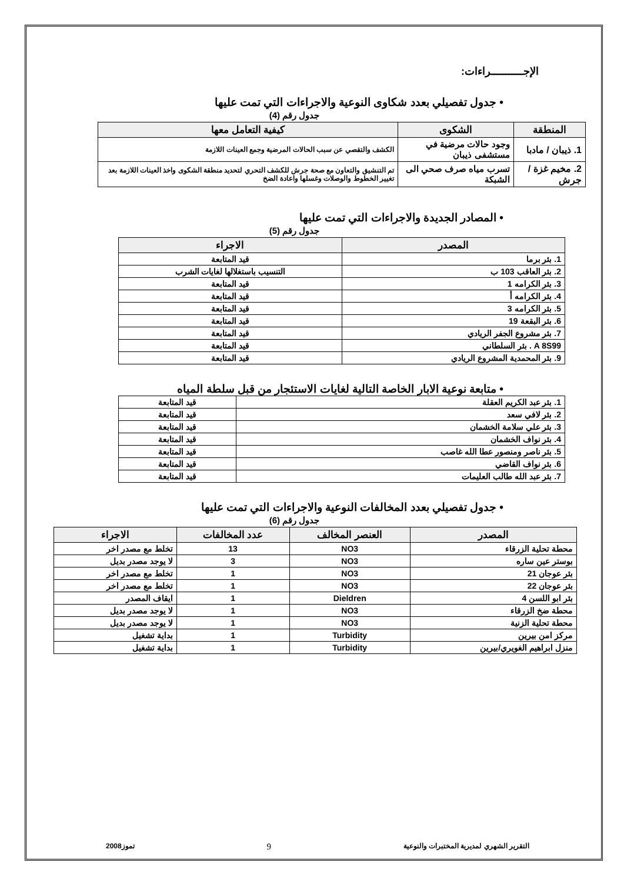الإجـــــــــــراءات:
• جدول تفصيلي بعدد شكاوى النوعية والاجراءات التي تمت عليها
جدول رقم (4)
| المنطقة | الشكوى | كيفية التعامل معها |
| --- | --- | --- |
| 1. ذيبان / مادبا | وجود حالات مرضية في مستشفى ذيبان | الكشف والتقصي عن سبب الحالات المرضية وجمع العينات اللازمة |
| 2. مخيم غزة / جرش | تسرب مياه صرف صحي الى الشبكة | تم التنشيق والتعاون مع صحة جرش للكشف التحري لتحديد منطقة الشكوى واخذ العينات اللازمة بعد تغيير الخطوط والوصلات وغسلها واعادة الضخ |
• المصادر الجديدة والاجراءات التي تمت عليها
جدول رقم (5)
| المصدر | الاجراء |
| --- | --- |
| 1. بئر برما | قيد المتابعة |
| 2. بئر العاقب 103 ب | التنسيب باستغلالها لغايات الشرب |
| 3. بئر الكرامه 1 | قيد المتابعة |
| 4. بئر الكرامه أ | قيد المتابعة |
| 5. بئر الكرامه 3 | قيد المتابعة |
| 6. بئر البقعة 19 | قيد المتابعة |
| 7. بئر مشروع الجفر الريادي | قيد المتابعة |
| A 8S99 . بئر السلطاني | قيد المتابعة |
| 9. بئر المحمدية المشروع الريادي | قيد المتابعة |
• متابعة نوعية الابار الخاصة التالية لغايات الاستئجار من قبل سلطة المياه
| 1. بئر عبد الكريم العقلة | قيد المتابعة |
| 2. بئر لافي سعد | قيد المتابعة |
| 3. بئر علي سلامة الخشمان | قيد المتابعة |
| 4. بئر نواف الخشمان | قيد المتابعة |
| 5. بئر ناصر ومنصور عطا الله غاصب | قيد المتابعة |
| 6. بئر نواف القاضي | قيد المتابعة |
| 7. بئر عبد الله طالب العليمات | قيد المتابعة |
• جدول تفصيلي بعدد المخالفات النوعية والاجراءات التي تمت عليها
جدول رقم (6)
| المصدر | العنصر المخالف | عدد المخالفات | الاجراء |
| --- | --- | --- | --- |
| محطة تحلية الزرقاء | NO3 | 13 | تخلط مع مصدر اخر |
| بوستر عين ساره | NO3 | 3 | لا يوجد مصدر بديل |
| بئر عوجان 21 | NO3 | 1 | تخلط مع مصدر اخر |
| بئر عوجان 22 | NO3 | 1 | تخلط مع مصدر اخر |
| بئر ابو اللسن 4 | Dieldren | 1 | ايقاف المصدر |
| محطة ضخ الزرقاء | NO3 | 1 | لا يوجد مصدر بديل |
| محطة تحلية الزنية | NO3 | 1 | لا يوجد مصدر بديل |
| مركز امن بيرين | Turbidity | 1 | بداية تشغيل |
| منزل ابراهيم الغويري/بيرين | Turbidity | 1 | بداية تشغيل |
التقرير الشهري لمديرية المختبرات والنوعية 9 تموز2008